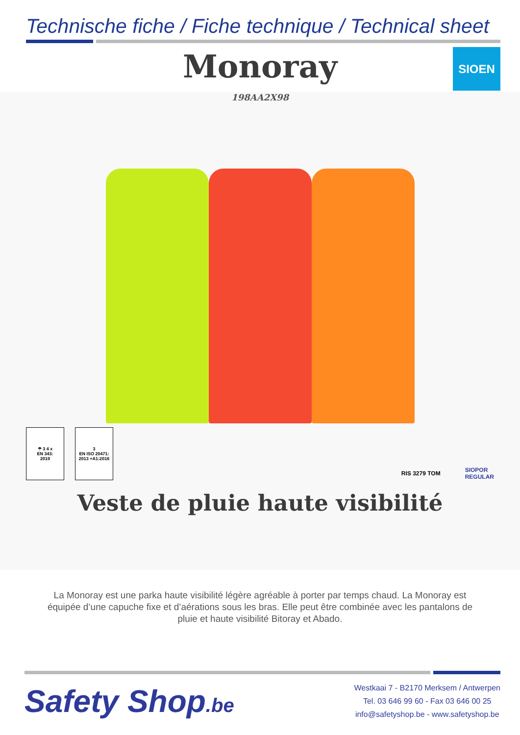Technische fiche / Fiche technique / Technical sheet
Monoray
SIOEN
198AA2X98
☂ 3 4 x
EN 343:
2019
3
EN ISO 20471:
2013 +A1:2016
RIS 3279 TOM SIOPOR
REGULAR
Veste de pluie haute visibilité
La Monoray est une parka haute visibilité légère agréable à porter par temps chaud. La Monoray est équipée d’une capuche fixe et d’aérations sous les bras. Elle peut être combinée avec les pantalons de pluie et haute visibilité Bitoray et Abado.
Safety Shop.be
Westkaai 7 - B2170 Merksem / Antwerpen
Tel. 03 646 99 60 - Fax 03 646 00 25
info@safetyshop.be - www.safetyshop.be